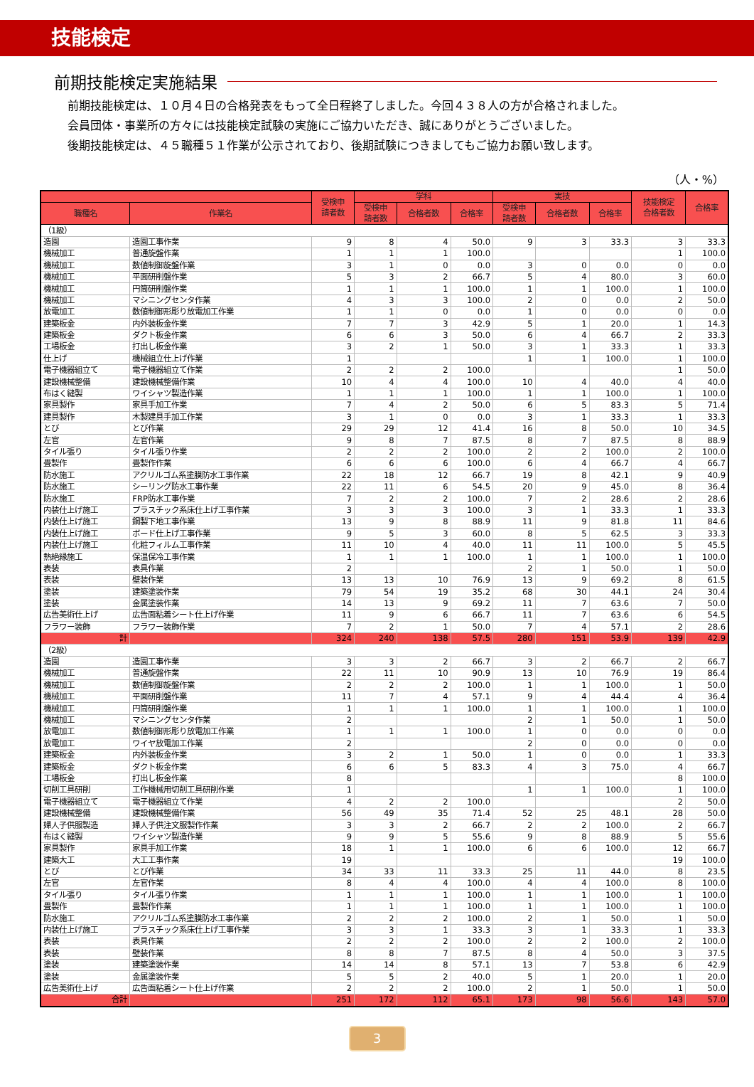技能検定
前期技能検定実施結果
前期技能検定は、１０月４日の合格発表をもって全日程終了しました。今回４３８人の方が合格されました。
会員団体・事業所の方々には技能検定試験の実施にご協力いただき、誠にありがとうございました。
後期技能検定は、４５職種５１作業が公示されており、後期試験につきましてもご協力お願い致します。
（人・%）
| | | 受検申 請者数 | 学科 | | | 実技 | | | 技能検定 合格者数 | 合格率 |
| --- | --- | --- | --- | --- | --- | --- | --- | --- | --- | --- |
| 職種名 | 作業名 | | 受検申 請者数 | 合格者数 | 合格率 | 受検申 請者数 | 合格者数 | 合格率 | | |
| （1級） | | | | | | | | | | |
| 造園 | 造園工事作業 | 9 | 8 | 4 | 50.0 | 9 | 3 | 33.3 | 3 | 33.3 |
| 機械加工 | 普通旋盤作業 | 1 | 1 | 1 | 100.0 | | | | 1 | 100.0 |
| 機械加工 | 数値制御旋盤作業 | 3 | 1 | 0 | 0.0 | 3 | 0 | 0.0 | 0 | 0.0 |
| 機械加工 | 平面研削盤作業 | 5 | 3 | 2 | 66.7 | 5 | 4 | 80.0 | 3 | 60.0 |
| 機械加工 | 円筒研削盤作業 | 1 | 1 | 1 | 100.0 | 1 | 1 | 100.0 | 1 | 100.0 |
| 機械加工 | マシニングセンタ作業 | 4 | 3 | 3 | 100.0 | 2 | 0 | 0.0 | 2 | 50.0 |
| 放電加工 | 数値制御形彫り放電加工作業 | 1 | 1 | 0 | 0.0 | 1 | 0 | 0.0 | 0 | 0.0 |
| 建築板金 | 内外装板金作業 | 7 | 7 | 3 | 42.9 | 5 | 1 | 20.0 | 1 | 14.3 |
| 建築板金 | ダクト板金作業 | 6 | 6 | 3 | 50.0 | 6 | 4 | 66.7 | 2 | 33.3 |
| 工場板金 | 打出し板金作業 | 3 | 2 | 1 | 50.0 | 3 | 1 | 33.3 | 1 | 33.3 |
| 仕上げ | 機械組立仕上げ作業 | 1 | | | | 1 | 1 | 100.0 | 1 | 100.0 |
| 電子機器組立て | 電子機器組立て作業 | 2 | 2 | 2 | 100.0 | | | | 1 | 50.0 |
| 建設機械整備 | 建設機械整備作業 | 10 | 4 | 4 | 100.0 | 10 | 4 | 40.0 | 4 | 40.0 |
| 布はく縫製 | ワイシャツ製造作業 | 1 | 1 | 1 | 100.0 | 1 | 1 | 100.0 | 1 | 100.0 |
| 家具製作 | 家具手加工作業 | 7 | 4 | 2 | 50.0 | 6 | 5 | 83.3 | 5 | 71.4 |
| 建具製作 | 木製建具手加工作業 | 3 | 1 | 0 | 0.0 | 3 | 1 | 33.3 | 1 | 33.3 |
| とび | とび作業 | 29 | 29 | 12 | 41.4 | 16 | 8 | 50.0 | 10 | 34.5 |
| 左官 | 左官作業 | 9 | 8 | 7 | 87.5 | 8 | 7 | 87.5 | 8 | 88.9 |
| タイル張り | タイル張り作業 | 2 | 2 | 2 | 100.0 | 2 | 2 | 100.0 | 2 | 100.0 |
| 畳製作 | 畳製作作業 | 6 | 6 | 6 | 100.0 | 6 | 4 | 66.7 | 4 | 66.7 |
| 防水施工 | アクリルゴム系塗膜防水工事作業 | 22 | 18 | 12 | 66.7 | 19 | 8 | 42.1 | 9 | 40.9 |
| 防水施工 | シーリング防水工事作業 | 22 | 11 | 6 | 54.5 | 20 | 9 | 45.0 | 8 | 36.4 |
| 防水施工 | FRP防水工事作業 | 7 | 2 | 2 | 100.0 | 7 | 2 | 28.6 | 2 | 28.6 |
| 内装仕上げ施工 | プラスチック系床仕上げ工事作業 | 3 | 3 | 3 | 100.0 | 3 | 1 | 33.3 | 1 | 33.3 |
| 内装仕上げ施工 | 鋼製下地工事作業 | 13 | 9 | 8 | 88.9 | 11 | 9 | 81.8 | 11 | 84.6 |
| 内装仕上げ施工 | ボード仕上げ工事作業 | 9 | 5 | 3 | 60.0 | 8 | 5 | 62.5 | 3 | 33.3 |
| 内装仕上げ施工 | 化粧フィルム工事作業 | 11 | 10 | 4 | 40.0 | 11 | 11 | 100.0 | 5 | 45.5 |
| 熱絶縁施工 | 保温保冷工事作業 | 1 | 1 | 1 | 100.0 | 1 | 1 | 100.0 | 1 | 100.0 |
| 表装 | 表具作業 | 2 | | | | 2 | 1 | 50.0 | 1 | 50.0 |
| 表装 | 壁装作業 | 13 | 13 | 10 | 76.9 | 13 | 9 | 69.2 | 8 | 61.5 |
| 塗装 | 建築塗装作業 | 79 | 54 | 19 | 35.2 | 68 | 30 | 44.1 | 24 | 30.4 |
| 塗装 | 金属塗装作業 | 14 | 13 | 9 | 69.2 | 11 | 7 | 63.6 | 7 | 50.0 |
| 広告美術仕上げ | 広告面粘着シート仕上げ作業 | 11 | 9 | 6 | 66.7 | 11 | 7 | 63.6 | 6 | 54.5 |
| フラワー装飾 | フラワー装飾作業 | 7 | 2 | 1 | 50.0 | 7 | 4 | 57.1 | 2 | 28.6 |
| 計 | | 324 | 240 | 138 | 57.5 | 280 | 151 | 53.9 | 139 | 42.9 |
| （2級） | | | | | | | | | | |
| 造園 | 造園工事作業 | 3 | 3 | 2 | 66.7 | 3 | 2 | 66.7 | 2 | 66.7 |
| 機械加工 | 普通旋盤作業 | 22 | 11 | 10 | 90.9 | 13 | 10 | 76.9 | 19 | 86.4 |
| 機械加工 | 数値制御旋盤作業 | 2 | 2 | 2 | 100.0 | 1 | 1 | 100.0 | 1 | 50.0 |
| 機械加工 | 平面研削盤作業 | 11 | 7 | 4 | 57.1 | 9 | 4 | 44.4 | 4 | 36.4 |
| 機械加工 | 円筒研削盤作業 | 1 | 1 | 1 | 100.0 | 1 | 1 | 100.0 | 1 | 100.0 |
| 機械加工 | マシニングセンタ作業 | 2 | | | | 2 | 1 | 50.0 | 1 | 50.0 |
| 放電加工 | 数値制御形彫り放電加工作業 | 1 | 1 | 1 | 100.0 | 1 | 0 | 0.0 | 0 | 0.0 |
| 放電加工 | ワイヤ放電加工作業 | 2 | | | | 2 | 0 | 0.0 | 0 | 0.0 |
| 建築板金 | 内外装板金作業 | 3 | 2 | 1 | 50.0 | 1 | 0 | 0.0 | 1 | 33.3 |
| 建築板金 | ダクト板金作業 | 6 | 6 | 5 | 83.3 | 4 | 3 | 75.0 | 4 | 66.7 |
| 工場板金 | 打出し板金作業 | 8 | | | | | | | 8 | 100.0 |
| 切削工具研削 | 工作機械用切削工具研削作業 | 1 | | | | 1 | 1 | 100.0 | 1 | 100.0 |
| 電子機器組立て | 電子機器組立て作業 | 4 | 2 | 2 | 100.0 | | | | 2 | 50.0 |
| 建設機械整備 | 建設機械整備作業 | 56 | 49 | 35 | 71.4 | 52 | 25 | 48.1 | 28 | 50.0 |
| 婦人子供服製造 | 婦人子供注文服製作作業 | 3 | 3 | 2 | 66.7 | 2 | 2 | 100.0 | 2 | 66.7 |
| 布はく縫製 | ワイシャツ製造作業 | 9 | 9 | 5 | 55.6 | 9 | 8 | 88.9 | 5 | 55.6 |
| 家具製作 | 家具手加工作業 | 18 | 1 | 1 | 100.0 | 6 | 6 | 100.0 | 12 | 66.7 |
| 建築大工 | 大工工事作業 | 19 | | | | | | | 19 | 100.0 |
| とび | とび作業 | 34 | 33 | 11 | 33.3 | 25 | 11 | 44.0 | 8 | 23.5 |
| 左官 | 左官作業 | 8 | 4 | 4 | 100.0 | 4 | 4 | 100.0 | 8 | 100.0 |
| タイル張り | タイル張り作業 | 1 | 1 | 1 | 100.0 | 1 | 1 | 100.0 | 1 | 100.0 |
| 畳製作 | 畳製作作業 | 1 | 1 | 1 | 100.0 | 1 | 1 | 100.0 | 1 | 100.0 |
| 防水施工 | アクリルゴム系塗膜防水工事作業 | 2 | 2 | 2 | 100.0 | 2 | 1 | 50.0 | 1 | 50.0 |
| 内装仕上げ施工 | プラスチック系床仕上げ工事作業 | 3 | 3 | 1 | 33.3 | 3 | 1 | 33.3 | 1 | 33.3 |
| 表装 | 表具作業 | 2 | 2 | 2 | 100.0 | 2 | 2 | 100.0 | 2 | 100.0 |
| 表装 | 壁装作業 | 8 | 8 | 7 | 87.5 | 8 | 4 | 50.0 | 3 | 37.5 |
| 塗装 | 建築塗装作業 | 14 | 14 | 8 | 57.1 | 13 | 7 | 53.8 | 6 | 42.9 |
| 塗装 | 金属塗装作業 | 5 | 5 | 2 | 40.0 | 5 | 1 | 20.0 | 1 | 20.0 |
| 広告美術仕上げ | 広告面粘着シート仕上げ作業 | 2 | 2 | 2 | 100.0 | 2 | 1 | 50.0 | 1 | 50.0 |
| 合計 | | 251 | 172 | 112 | 65.1 | 173 | 98 | 56.6 | 143 | 57.0 |
3